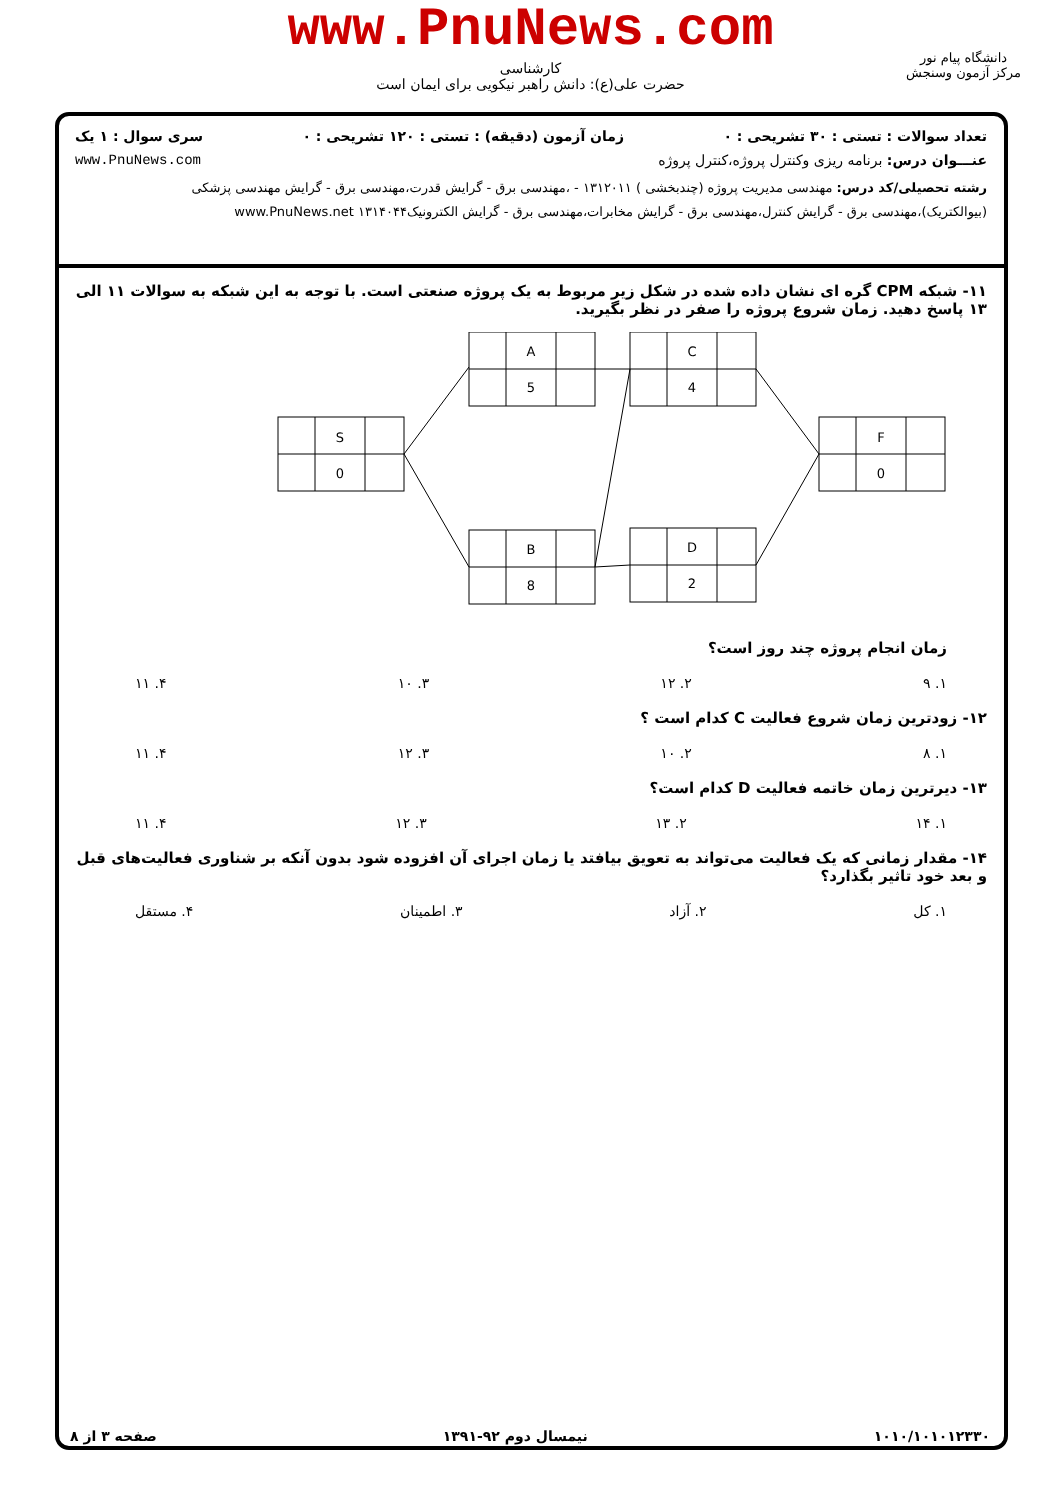www.PnuNews.com
کارشناسی
حضرت علی(ع): دانش راهبر نیکویی برای ایمان است
دانشگاه پیام نور
مرکز آزمون وسنجش
تعداد سوالات : تستی : ۳۰ تشریحی : ۰ زمان آزمون (دقیقه) : تستی : ۱۲۰ تشریحی : ۰ سری سوال : ۱ یک
عنـــوان درس: برنامه ریزی وکنترل پروژه،کنترل پروژه www.PnuNews.com
رشته تحصیلی/کد درس: مهندسی مدیریت پروژه (چندبخشی ) ۱۳۱۲۰۱۱ - ،مهندسی برق - گرایش قدرت،مهندسی برق - گرایش مهندسی پزشکی (بیوالکتریک)،مهندسی برق - گرایش کنترل،مهندسی برق - گرایش مخابرات،مهندسی برق - گرایش الکترونیک۱۳۱۴۰۴۴ www.PnuNews.net
۱۱- شبکه CPM گره ای نشان داده شده در شکل زیر مربوط به یک پروژه صنعتی است. با توجه به این شبکه به سوالات ۱۱ الی ۱۳ پاسخ دهید. زمان شروع پروژه را صفر در نظر بگیرید.
S
0
A
5
B
8
C
4
D
2
F
0
زمان انجام پروژه چند روز است؟
۱. ۹ ۲. ۱۲ ۳. ۱۰ ۴. ۱۱
۱۲- زودترین زمان شروع فعالیت C کدام است ؟
۱. ۸ ۲. ۱۰ ۳. ۱۲ ۴. ۱۱
۱۳- دیرترین زمان خاتمه فعالیت D کدام است؟
۱. ۱۴ ۲. ۱۳ ۳. ۱۲ ۴. ۱۱
۱۴- مقدار زمانی که یک فعالیت می‌تواند به تعویق بیافتد یا زمان اجرای آن افزوده شود بدون آنکه بر شناوری فعالیت‌های قبل و بعد خود تاثیر بگذارد؟
۱. کل ۲. آزاد ۳. اطمینان ۴. مستقل
۱۰۱۰/۱۰۱۰۱۲۳۳۰ نیمسال دوم ۹۲-۱۳۹۱ صفحه ۳ از ۸